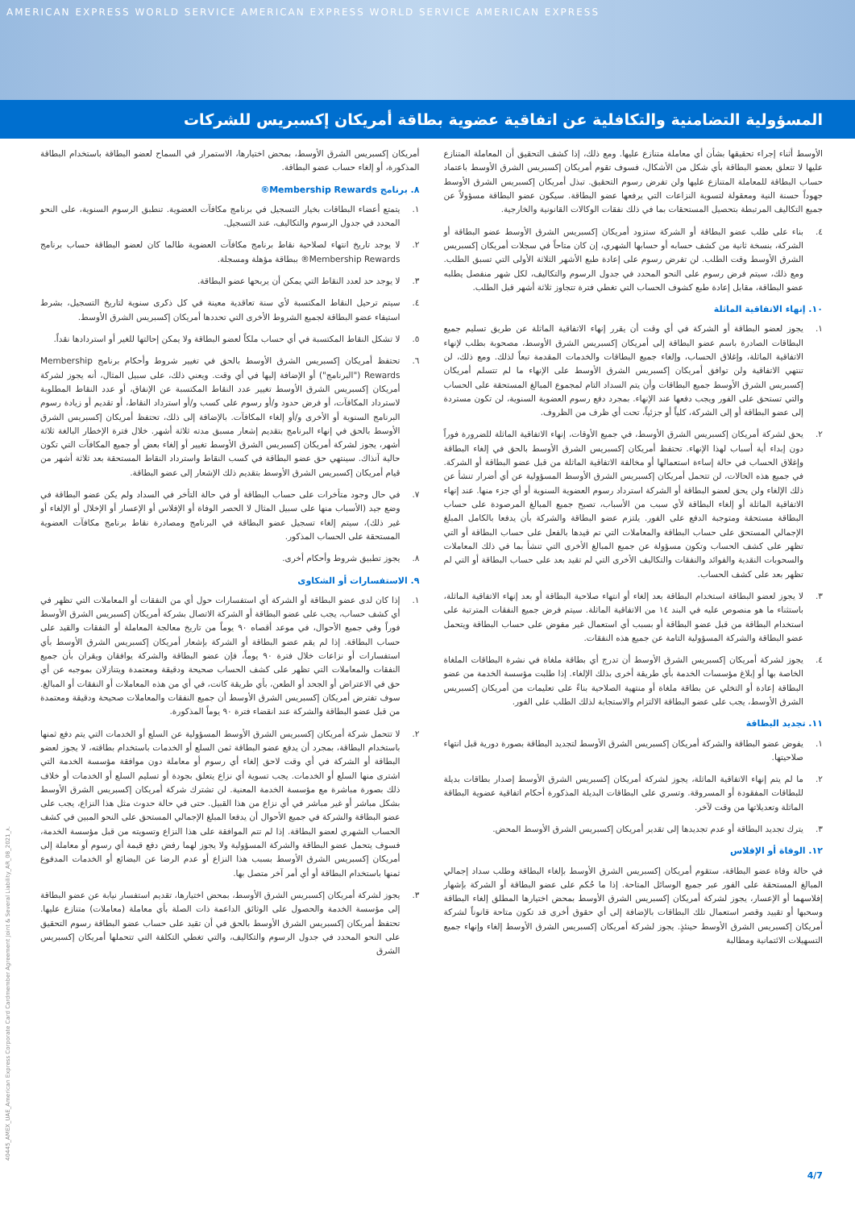AMERICAN EXPRESS WORLD SERVICE AMERICAN EXPRESS WORLD SERVICE AMERICAN EXPRESS
المسؤولية التضامنية والتكافلية عن اتفاقية عضوية بطاقة أمريكان إكسبريس للشركات
أمريكان إكسبريس الشرق الأوسط، بمحض اختيارها، الاستمرار في السماح لعضو البطاقة باستخدام البطاقة المذكورة، أو إلغاء حساب عضو البطاقة.
٨. برنامج Membership Rewards®
١. يتمتع أعضاء البطاقات بخيار التسجيل في برنامج مكافآت العضوية. تنطبق الرسوم السنوية، على النحو المحدد في جدول الرسوم والتكاليف، عند التسجيل.
٢. لا يوجد تاريخ انتهاء لصلاحية نقاط برنامج مكافآت العضوية طالما كان لعضو البطاقة حساب برنامج Membership Rewards® ببطاقة مؤهلة ومسجلة.
٣. لا يوجد حد لعدد النقاط التي يمكن أن يربحها عضو البطاقة.
٤. سيتم ترحيل النقاط المكتسبة لأي سنة تعاقدية معينة في كل ذكرى سنوية لتاريخ التسجيل، بشرط استيفاء عضو البطاقة لجميع الشروط الأخرى التي تحددها أمريكان إكسبريس الشرق الأوسط.
٥. لا تشكل النقاط المكتسبة في أي حساب ملكاً لعضو البطاقة ولا يمكن إحالتها للغير أو استردادها نقداً.
٦. تحتفظ أمريكان إكسبريس الشرق الأوسط بالحق في تغيير شروط وأحكام برنامج Membership Rewards ("البرنامج") أو الإضافة إليها في أي وقت. ويعني ذلك، على سبيل المثال، أنه يجوز لشركة أمريكان إكسبريس الشرق الأوسط تغيير عدد النقاط المكتسبة عن الإنفاق، أو عدد النقاط المطلوبة لاسترداد المكافآت، أو فرض حدود و/أو رسوم على كسب و/أو استرداد النقاط، أو تقديم أو زيادة رسوم البرنامج السنوية أو الأخرى و/أو إلغاء المكافآت. بالإضافة إلى ذلك، تحتفظ أمريكان إكسبريس الشرق الأوسط بالحق في إنهاء البرنامج بتقديم إشعار مسبق مدته ثلاثة أشهر. خلال فترة الإخطار البالغة ثلاثة أشهر، يجوز لشركة أمريكان إكسبريس الشرق الأوسط تغيير أو إلغاء بعض أو جميع المكافآت التي تكون حالية آنذاك. سينتهي حق عضو البطاقة في كسب النقاط واسترداد النقاط المستحقة بعد ثلاثة أشهر من قيام أمريكان إكسبريس الشرق الأوسط بتقديم ذلك الإشعار إلى عضو البطاقة.
٧. في حال وجود متأخرات على حساب البطاقة أو في حالة التأخر في السداد ولم يكن عضو البطاقة في وضع جيد (الأسباب منها على سبيل المثال لا الحصر الوفاة أو الإفلاس أو الإعسار أو الإخلال أو الإلغاء أو غير ذلك)، سيتم إلغاء تسجيل عضو البطاقة في البرنامج ومصادرة نقاط برنامج مكافآت العضوية المستحقة على الحساب المذكور.
٨. يجوز تطبيق شروط وأحكام أخرى.
٩. الاستفسارات أو الشكاوى
١. إذا كان لدى عضو البطاقة أو الشركة أي استفسارات حول أي من النفقات أو المعاملات التي تظهر في أي كشف حساب، يجب على عضو البطاقة أو الشركة الاتصال بشركة أمريكان إكسبريس الشرق الأوسط فوراً وفي جميع الأحوال، في موعد أقصاه ٩٠ يوماً من تاريخ معالجة المعاملة أو النفقات والقيد على حساب البطاقة. إذا لم يقم عضو البطاقة أو الشركة بإشعار أمريكان إكسبريس الشرق الأوسط بأي استفسارات أو نزاعات خلال فترة ٩٠ يوماً، فإن عضو البطاقة والشركة يوافقان ويقران بأن جميع النفقات والمعاملات التي تظهر على كشف الحساب صحيحة ودقيقة ومعتمدة ويتنازلان بموجبه عن أي حق في الاعتراض أو الجحد أو الطعن، بأي طريقة كانت، في أي من هذه المعاملات أو النفقات أو المبالغ. سوف تفترض أمريكان إكسبريس الشرق الأوسط أن جميع النفقات والمعاملات صحيحة ودقيقة ومعتمدة من قبل عضو البطاقة والشركة عند انقضاء فترة ٩٠ يوماً المذكورة.
٢. لا تتحمل شركة أمريكان إكسبريس الشرق الأوسط المسؤولية عن السلع أو الخدمات التي يتم دفع ثمنها باستخدام البطاقة، بمجرد أن يدفع عضو البطاقة ثمن السلع أو الخدمات باستخدام بطاقته، لا يجوز لعضو البطاقة أو الشركة في أي وقت لاحق إلغاء أي رسوم أو معاملة دون موافقة مؤسسة الخدمة التي اشترى منها السلع أو الخدمات. يجب تسوية أي نزاع يتعلق بجودة أو تسليم السلع أو الخدمات أو خلاف ذلك بصورة مباشرة مع مؤسسة الخدمة المعنية. لن تشترك شركة أمريكان إكسبريس الشرق الأوسط بشكل مباشر أو غير مباشر في أي نزاع من هذا القبيل. حتى في حالة حدوث مثل هذا النزاع، يجب على عضو البطاقة والشركة في جميع الأحوال أن يدفعا المبلغ الإجمالي المستحق على النحو المبين في كشف الحساب الشهري لعضو البطاقة. إذا لم تتم الموافقة على هذا النزاع وتسويته من قبل مؤسسة الخدمة، فسوف يتحمل عضو البطاقة والشركة المسؤولية ولا يجوز لهما رفض دفع قيمة أي رسوم أو معاملة إلى أمريكان إكسبريس الشرق الأوسط بسبب هذا النزاع أو عدم الرضا عن البضائع أو الخدمات المدفوع ثمنها باستخدام البطاقة أو أي أمر آخر متصل بها.
٣. يجوز لشركة أمريكان إكسبريس الشرق الأوسط، بمحض اختيارها، تقديم استفسار نيابة عن عضو البطاقة إلى مؤسسة الخدمة والحصول على الوثائق الداعمة ذات الصلة بأي معاملة (معاملات) متنازع عليها. تحتفظ أمريكان إكسبريس الشرق الأوسط بالحق في أن تقيد على حساب عضو البطاقة رسوم التحقيق على النحو المحدد في جدول الرسوم والتكاليف، والتي تغطي التكلفة التي تتحملها أمريكان إكسبريس الشرق
الأوسط أثناء إجراء تحقيقها بشأن أي معاملة متنازع عليها. ومع ذلك، إذا كشف التحقيق أن المعاملة المتنازع عليها لا تتعلق بعضو البطاقة بأي شكل من الأشكال، فسوف تقوم أمريكان إكسبريس الشرق الأوسط باعتماد حساب البطاقة للمعاملة المتنازع عليها ولن تفرض رسوم التحقيق. تبذل أمريكان إكسبريس الشرق الأوسط جهوداً حسنة النية ومعقولة لتسوية النزاعات التي يرفعها عضو البطاقة. سيكون عضو البطاقة مسؤولاً عن جميع التكاليف المرتبطة بتحصيل المستحقات بما في ذلك نفقات الوكالات القانونية والخارجية.
٤. بناء على طلب عضو البطاقة أو الشركة ستزود أمريكان إكسبريس الشرق الأوسط عضو البطاقة أو الشركة، بنسخة ثانية من كشف حسابه أو حسابها الشهري، إن كان متاحاً في سجلات أمريكان إكسبريس الشرق الأوسط وقت الطلب. لن تفرض رسوم على إعادة طبع الأشهر الثلاثة الأولى التي تسبق الطلب. ومع ذلك، سيتم فرض رسوم على النحو المحدد في جدول الرسوم والتكاليف، لكل شهر منفصل يطلبه عضو البطاقة، مقابل إعادة طبع كشوف الحساب التي تغطي فترة تتجاوز ثلاثة أشهر قبل الطلب.
١٠. إنهاء الاتفاقية الماثلة
١. يجوز لعضو البطاقة أو الشركة في أي وقت أن يقرر إنهاء الاتفاقية الماثلة عن طريق تسليم جميع البطاقات الصادرة باسم عضو البطاقة إلى أمريكان إكسبريس الشرق الأوسط، مصحوبة بطلب لإنهاء الاتفاقية الماثلة، وإغلاق الحساب، وإلغاء جميع البطاقات والخدمات المقدمة تبعاً لذلك. ومع ذلك، لن تنتهي الاتفاقية ولن توافق أمريكان إكسبريس الشرق الأوسط على الإنهاء ما لم تتسلم أمريكان إكسبريس الشرق الأوسط جميع البطاقات وأن يتم السداد التام لمجموع المبالغ المستحقة على الحساب والتي تستحق على الفور ويجب دفعها عند الإنهاء. بمجرد دفع رسوم العضوية السنوية، لن تكون مستردة إلى عضو البطاقة أو إلى الشركة، كلياً أو جزئياً، تحت أي ظرف من الظروف.
٢. يحق لشركة أمريكان إكسبريس الشرق الأوسط، في جميع الأوقات، إنهاء الاتفاقية الماثلة للضرورة فوراً دون إبداء أية أسباب لهذا الإنهاء. تحتفظ أمريكان إكسبريس الشرق الأوسط بالحق في إلغاء البطاقة وإغلاق الحساب في حالة إساءة استعمالها أو مخالفة الاتفاقية الماثلة من قبل عضو البطاقة أو الشركة. في جميع هذه الحالات، لن تتحمل أمريكان إكسبريس الشرق الأوسط المسؤولية عن أي أضرار تنشأ عن ذلك الإلغاء ولن يحق لعضو البطاقة أو الشركة استرداد رسوم العضوية السنوية أو أي جزء منها. عند إنهاء الاتفاقية الماثلة أو إلغاء البطاقة لأي سبب من الأسباب، تصبح جميع المبالغ المرصودة على حساب البطاقة مستحقة ومتوجبة الدفع على الفور. يلتزم عضو البطاقة والشركة بأن يدفعا بالكامل المبلغ الإجمالي المستحق على حساب البطاقة والمعاملات التي تم قيدها بالفعل على حساب البطاقة أو التي تظهر على كشف الحساب وتكون مسؤولة عن جميع المبالغ الأخرى التي تنشأ بما في ذلك المعاملات والسحوبات النقدية والفوائد والنفقات والتكاليف الأخرى التي لم تقيد بعد على حساب البطاقة أو التي لم تظهر بعد على كشف الحساب.
٣. لا يجوز لعضو البطاقة استخدام البطاقة بعد إلغاء أو انتهاء صلاحية البطاقة أو بعد إنهاء الاتفاقية الماثلة، باستثناء ما هو منصوص عليه في البند ١٤ من الاتفاقية الماثلة. سيتم فرض جميع النفقات المترتبة على استخدام البطاقة من قبل عضو البطاقة أو بسبب أي استعمال غير مفوض على حساب البطاقة ويتحمل عضو البطاقة والشركة المسؤولية التامة عن جميع هذه النفقات.
٤. يجوز لشركة أمريكان إكسبريس الشرق الأوسط أن تدرج أي بطاقة ملغاة في نشرة البطاقات الملغاة الخاصة بها أو إبلاغ مؤسسات الخدمة بأي طريقة أخرى بذلك الإلغاء. إذا طلبت مؤسسة الخدمة من عضو البطاقة إعادة أو التخلي عن بطاقة ملغاة أو منتهية الصلاحية بناءً على تعليمات من أمريكان إكسبريس الشرق الأوسط، يجب على عضو البطاقة الالتزام والاستجابة لذلك الطلب على الفور.
١١. تجديد البطاقة
١. يفوض عضو البطاقة والشركة أمريكان إكسبريس الشرق الأوسط لتجديد البطاقة بصورة دورية قبل انتهاء صلاحيتها.
٢. ما لم يتم إنهاء الاتفاقية الماثلة، يجوز لشركة أمريكان إكسبريس الشرق الأوسط إصدار بطاقات بديلة للبطاقات المفقودة أو المسروقة. وتسري على البطاقات البديلة المذكورة أحكام اتفاقية عضوية البطاقة الماثلة وتعديلاتها من وقت لآخر.
٣. يترك تجديد البطاقة أو عدم تجديدها إلى تقدير أمريكان إكسبريس الشرق الأوسط المحض.
١٢. الوفاة أو الإفلاس
في حالة وفاة عضو البطاقة، ستقوم أمريكان إكسبريس الشرق الأوسط بإلغاء البطاقة وطلب سداد إجمالي المبالغ المستحقة على الفور عبر جميع الوسائل المتاحة. إذا ما حُكم على عضو البطاقة أو الشركة بإشهار إفلاسهما أو الإعسار، يجوز لشركة أمريكان إكسبريس الشرق الأوسط بمحض اختيارها المطلق إلغاء البطاقة وسحبها أو تقييد وقصر استعمال تلك البطاقات بالإضافة إلى أي حقوق أخرى قد تكون متاحة قانوناً لشركة أمريكان إكسبريس الشرق الأوسط حينئذٍ. يجوز لشركة أمريكان إكسبريس الشرق الأوسط إلغاء وإنهاء جميع التسهيلات الائتمانية ومطالبة
40445_AMEX_UAE_American Express Corporate Card Cardmember Agreement Joint & Several Liability_AR_08_2021_٨.
4/7